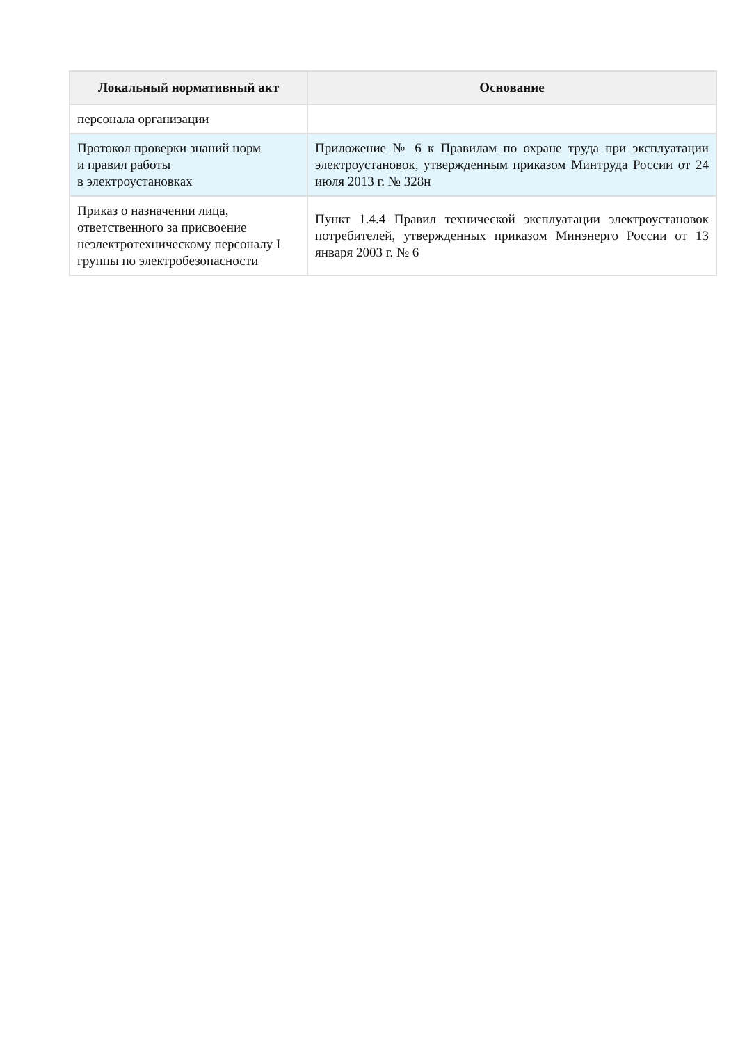| Локальный нормативный акт | Основание |
| --- | --- |
| персонала организации | |
| Протокол проверки знаний норм и правил работы в электроустановках | Приложение № 6 к Правилам по охране труда при эксплуатации электроустановок, утвержденным приказом Минтруда России от 24 июля 2013 г. № 328н |
| Приказ о назначении лица, ответственного за присвоение неэлектротехническому персоналу I группы по электробезопасности | Пункт 1.4.4 Правил технической эксплуатации электроустановок потребителей, утвержденных приказом Минэнерго России от 13 января 2003 г. № 6 |